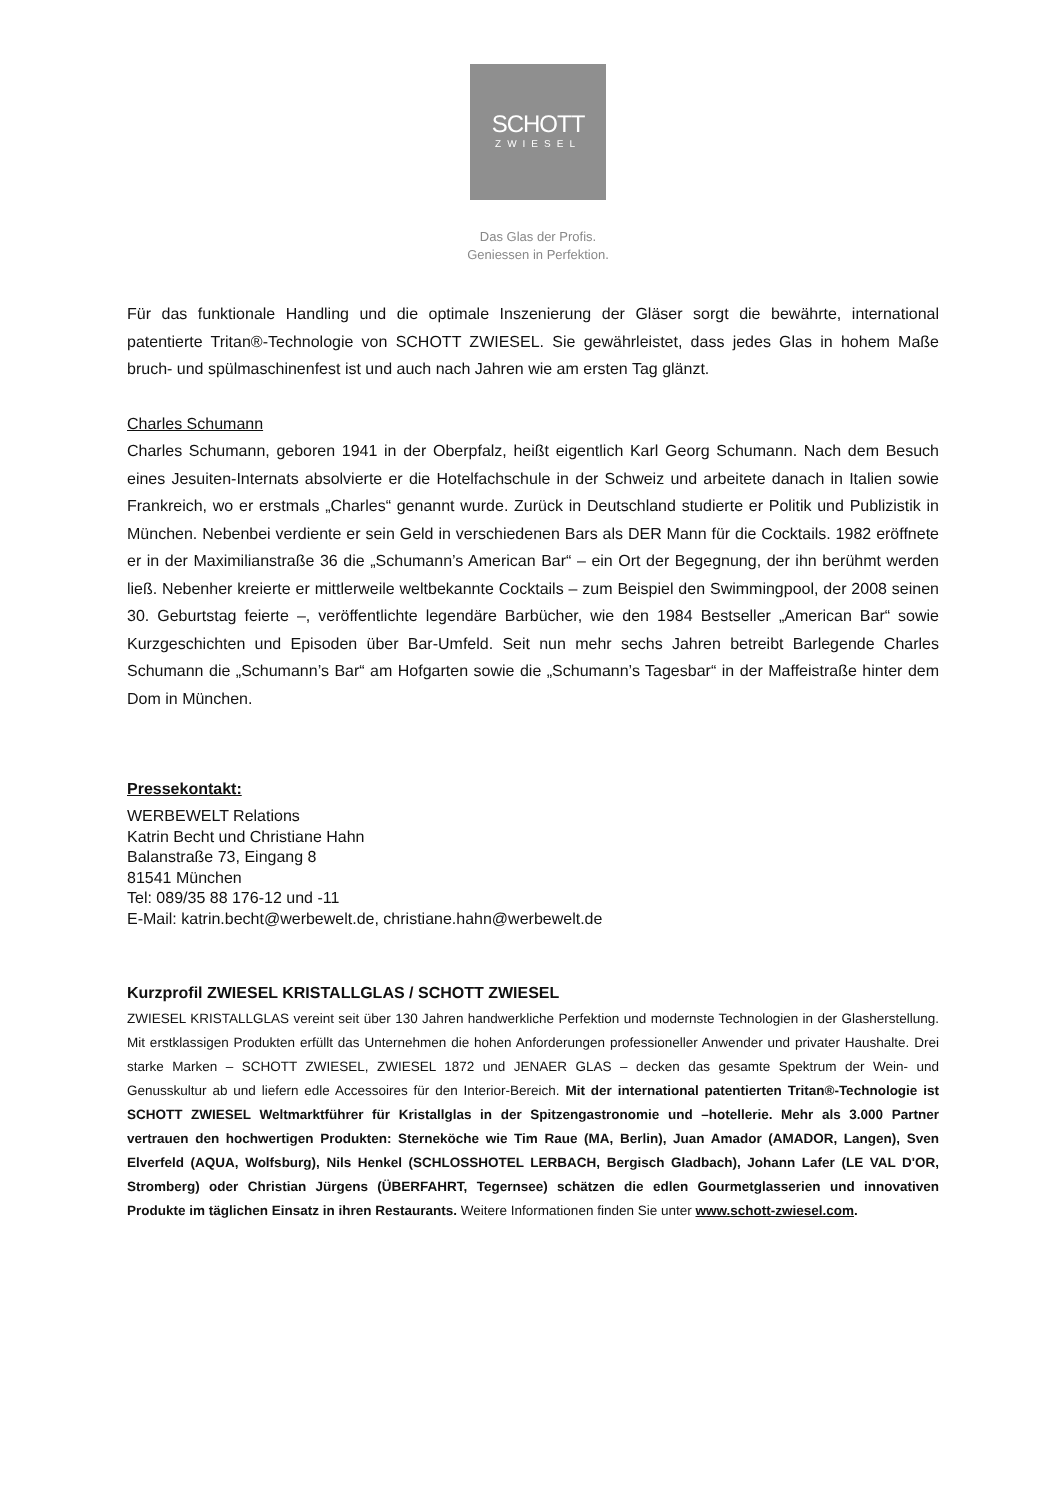SCHOTT
ZWIESEL
Das Glas der Profis.
Geniessen in Perfektion.
Für das funktionale Handling und die optimale Inszenierung der Gläser sorgt die bewährte, international patentierte Tritan®-Technologie von SCHOTT ZWIESEL. Sie gewährleistet, dass jedes Glas in hohem Maße bruch- und spülmaschinenfest ist und auch nach Jahren wie am ersten Tag glänzt.
Charles Schumann
Charles Schumann, geboren 1941 in der Oberpfalz, heißt eigentlich Karl Georg Schumann. Nach dem Besuch eines Jesuiten-Internats absolvierte er die Hotelfachschule in der Schweiz und arbeitete danach in Italien sowie Frankreich, wo er erstmals „Charles“ genannt wurde. Zurück in Deutschland studierte er Politik und Publizistik in München. Nebenbei verdiente er sein Geld in verschiedenen Bars als DER Mann für die Cocktails. 1982 eröffnete er in der Maximilianstraße 36 die „Schumann’s American Bar“ – ein Ort der Begegnung, der ihn berühmt werden ließ. Nebenher kreierte er mittlerweile weltbekannte Cocktails – zum Beispiel den Swimmingpool, der 2008 seinen 30. Geburtstag feierte –, veröffentlichte legendäre Barbücher, wie den 1984 Bestseller „American Bar“ sowie Kurzgeschichten und Episoden über Bar-Umfeld. Seit nun mehr sechs Jahren betreibt Barlegende Charles Schumann die „Schumann’s Bar“ am Hofgarten sowie die „Schumann’s Tagesbar“ in der Maffeistraße hinter dem Dom in München.
Pressekontakt:
WERBEWELT Relations
Katrin Becht und Christiane Hahn
Balanstraße 73, Eingang 8
81541 München
Tel: 089/35 88 176-12 und -11
E-Mail: katrin.becht@werbewelt.de, christiane.hahn@werbewelt.de
Kurzprofil ZWIESEL KRISTALLGLAS / SCHOTT ZWIESEL
ZWIESEL KRISTALLGLAS vereint seit über 130 Jahren handwerkliche Perfektion und modernste Technologien in der Glasherstellung. Mit erstklassigen Produkten erfüllt das Unternehmen die hohen Anforderungen professioneller Anwender und privater Haushalte. Drei starke Marken – SCHOTT ZWIESEL, ZWIESEL 1872 und JENAER GLAS – decken das gesamte Spektrum der Wein- und Genusskultur ab und liefern edle Accessoires für den Interior-Bereich. Mit der international patentierten Tritan®-Technologie ist SCHOTT ZWIESEL Weltmarktführer für Kristallglas in der Spitzengastronomie und –hotellerie. Mehr als 3.000 Partner vertrauen den hochwertigen Produkten: Sterneköche wie Tim Raue (MA, Berlin), Juan Amador (AMADOR, Langen), Sven Elverfeld (AQUA, Wolfsburg), Nils Henkel (SCHLOSSHOTEL LERBACH, Bergisch Gladbach), Johann Lafer (LE VAL D'OR, Stromberg) oder Christian Jürgens (ÜBERFAHRT, Tegernsee) schätzen die edlen Gourmetglasserien und innovativen Produkte im täglichen Einsatz in ihren Restaurants. Weitere Informationen finden Sie unter www.schott-zwiesel.com.